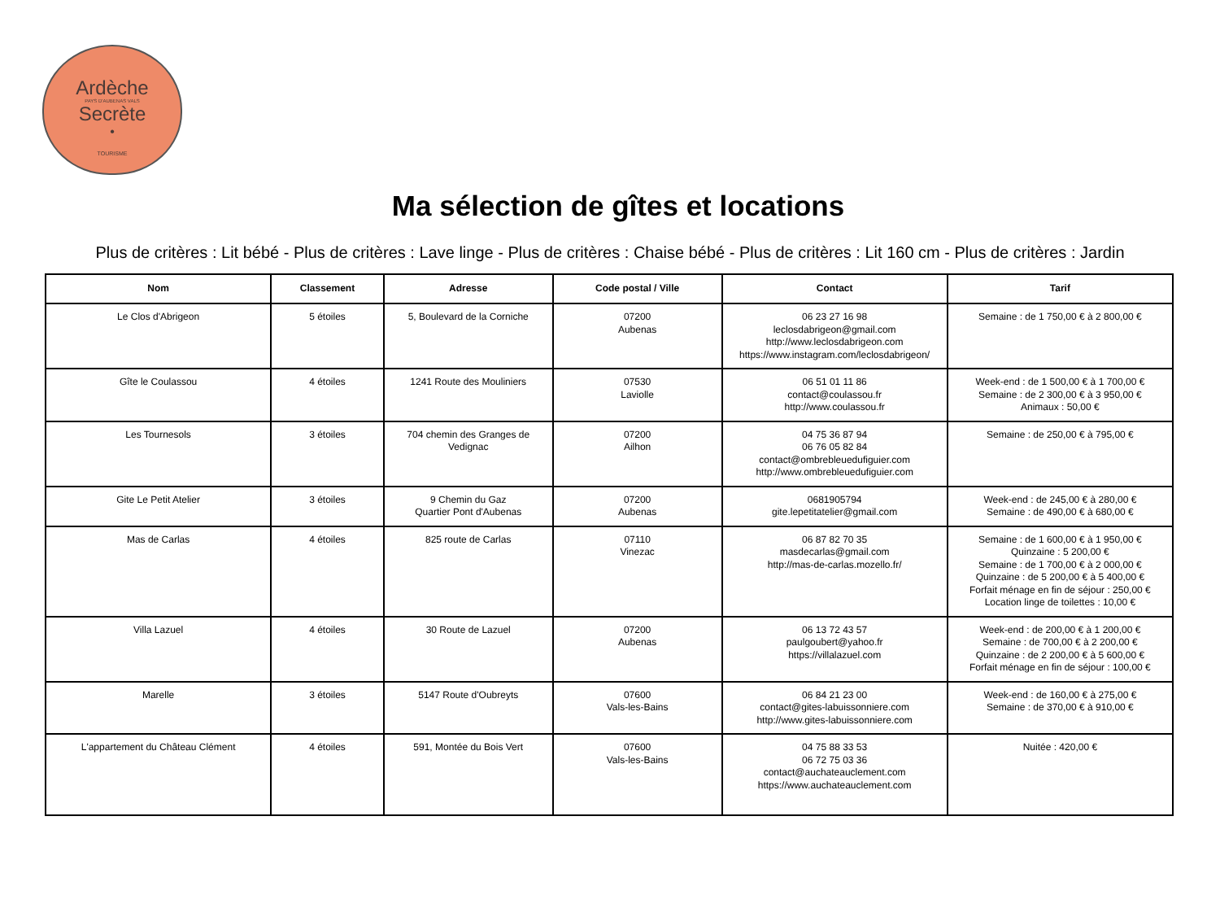Ardèche
PAYS D'AUBENAS VALS
Secrète
•
TOURISME
Ma sélection de gîtes et locations
Plus de critères : Lit bébé - Plus de critères : Lave linge - Plus de critères : Chaise bébé - Plus de critères : Lit 160 cm - Plus de critères : Jardin
| Nom | Classement | Adresse | Code postal / Ville | Contact | Tarif |
| --- | --- | --- | --- | --- | --- |
| Le Clos d'Abrigeon | 5 étoiles | 5, Boulevard de la Corniche | 07200 Aubenas | 06 23 27 16 98 leclosdabrigeon@gmail.com http://www.leclosdabrigeon.com https://www.instagram.com/leclosdabrigeon/ | Semaine : de 1 750,00 € à 2 800,00 € |
| Gîte le Coulassou | 4 étoiles | 1241 Route des Mouliniers | 07530 Laviolle | 06 51 01 11 86 contact@coulassou.fr http://www.coulassou.fr | Week-end : de 1 500,00 € à 1 700,00 € Semaine : de 2 300,00 € à 3 950,00 € Animaux : 50,00 € |
| Les Tournesols | 3 étoiles | 704 chemin des Granges de Vedignac | 07200 Ailhon | 04 75 36 87 94 06 76 05 82 84 contact@ombrebleuedufiguier.com http://www.ombrebleuedufiguier.com | Semaine : de 250,00 € à 795,00 € |
| Gite Le Petit Atelier | 3 étoiles | 9 Chemin du Gaz Quartier Pont d'Aubenas | 07200 Aubenas | 0681905794 gite.lepetitatelier@gmail.com | Week-end : de 245,00 € à 280,00 € Semaine : de 490,00 € à 680,00 € |
| Mas de Carlas | 4 étoiles | 825 route de Carlas | 07110 Vinezac | 06 87 82 70 35 masdecarlas@gmail.com http://mas-de-carlas.mozello.fr/ | Semaine : de 1 600,00 € à 1 950,00 € Quinzaine : 5 200,00 € Semaine : de 1 700,00 € à 2 000,00 € Quinzaine : de 5 200,00 € à 5 400,00 € Forfait ménage en fin de séjour : 250,00 € Location linge de toilettes : 10,00 € |
| Villa Lazuel | 4 étoiles | 30 Route de Lazuel | 07200 Aubenas | 06 13 72 43 57 paulgoubert@yahoo.fr https://villalazuel.com | Week-end : de 200,00 € à 1 200,00 € Semaine : de 700,00 € à 2 200,00 € Quinzaine : de 2 200,00 € à 5 600,00 € Forfait ménage en fin de séjour : 100,00 € |
| Marelle | 3 étoiles | 5147 Route d'Oubreyts | 07600 Vals-les-Bains | 06 84 21 23 00 contact@gites-labuissonniere.com http://www.gites-labuissonniere.com | Week-end : de 160,00 € à 275,00 € Semaine : de 370,00 € à 910,00 € |
| L'appartement du Château Clément | 4 étoiles | 591, Montée du Bois Vert | 07600 Vals-les-Bains | 04 75 88 33 53 06 72 75 03 36 contact@auchateauclement.com https://www.auchateauclement.com | Nuitée : 420,00 € |